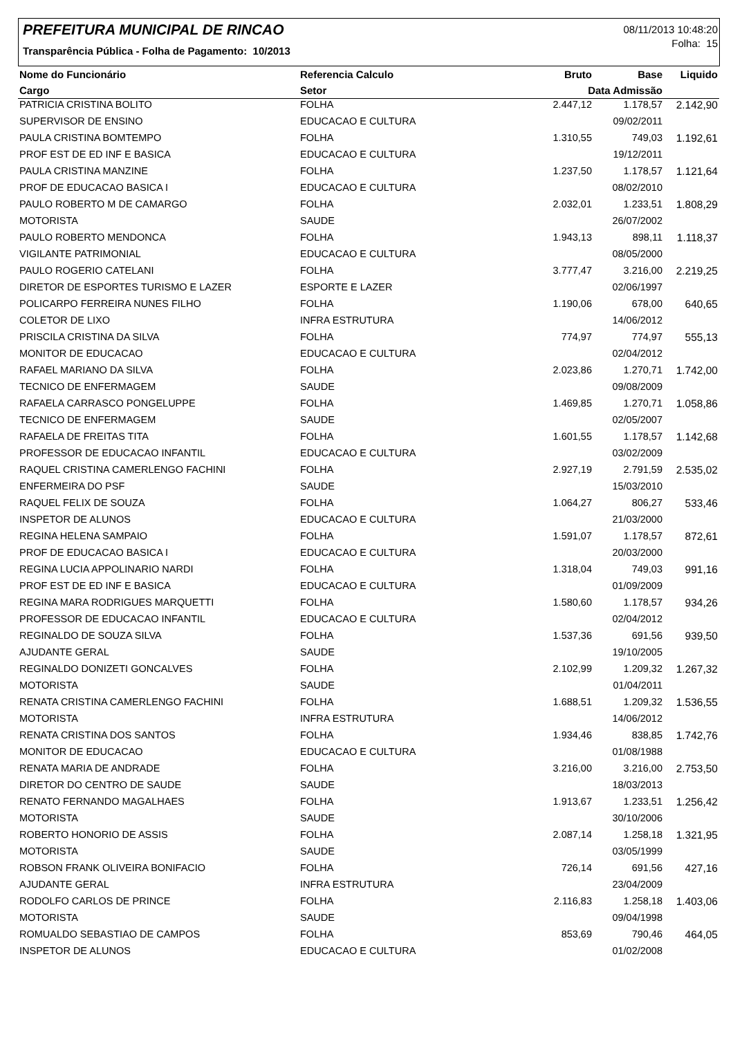PREFEITURA MUNICIPAL DE RINCAO
Transparência Pública - Folha de Pagamento: 10/2013
08/11/2013 10:48:20
Folha: 15
| Nome do Funcionário | Referencia Calculo | Bruto | Base | Liquido |
| --- | --- | --- | --- | --- |
| Cargo | Setor | Data Admissão | | |
| PATRICIA CRISTINA BOLITO | FOLHA | 2.447,12 | 1.178,57 | 2.142,90 |
| SUPERVISOR DE ENSINO | EDUCACAO E CULTURA | | 09/02/2011 | |
| PAULA CRISTINA BOMTEMPO | FOLHA | 1.310,55 | 749,03 | 1.192,61 |
| PROF EST DE ED INF E BASICA | EDUCACAO E CULTURA | | 19/12/2011 | |
| PAULA CRISTINA MANZINE | FOLHA | 1.237,50 | 1.178,57 | 1.121,64 |
| PROF DE EDUCACAO BASICA I | EDUCACAO E CULTURA | | 08/02/2010 | |
| PAULO ROBERTO M DE CAMARGO | FOLHA | 2.032,01 | 1.233,51 | 1.808,29 |
| MOTORISTA | SAUDE | | 26/07/2002 | |
| PAULO ROBERTO MENDONCA | FOLHA | 1.943,13 | 898,11 | 1.118,37 |
| VIGILANTE PATRIMONIAL | EDUCACAO E CULTURA | | 08/05/2000 | |
| PAULO ROGERIO CATELANI | FOLHA | 3.777,47 | 3.216,00 | 2.219,25 |
| DIRETOR DE ESPORTES TURISMO E LAZER | ESPORTE E LAZER | | 02/06/1997 | |
| POLICARPO FERREIRA NUNES FILHO | FOLHA | 1.190,06 | 678,00 | 640,65 |
| COLETOR DE LIXO | INFRA ESTRUTURA | | 14/06/2012 | |
| PRISCILA CRISTINA DA SILVA | FOLHA | 774,97 | 774,97 | 555,13 |
| MONITOR DE EDUCACAO | EDUCACAO E CULTURA | | 02/04/2012 | |
| RAFAEL MARIANO DA SILVA | FOLHA | 2.023,86 | 1.270,71 | 1.742,00 |
| TECNICO DE ENFERMAGEM | SAUDE | | 09/08/2009 | |
| RAFAELA CARRASCO PONGELUPPE | FOLHA | 1.469,85 | 1.270,71 | 1.058,86 |
| TECNICO DE ENFERMAGEM | SAUDE | | 02/05/2007 | |
| RAFAELA DE FREITAS TITA | FOLHA | 1.601,55 | 1.178,57 | 1.142,68 |
| PROFESSOR DE EDUCACAO INFANTIL | EDUCACAO E CULTURA | | 03/02/2009 | |
| RAQUEL CRISTINA CAMERLENGO FACHINI | FOLHA | 2.927,19 | 2.791,59 | 2.535,02 |
| ENFERMEIRA DO PSF | SAUDE | | 15/03/2010 | |
| RAQUEL FELIX DE SOUZA | FOLHA | 1.064,27 | 806,27 | 533,46 |
| INSPETOR DE ALUNOS | EDUCACAO E CULTURA | | 21/03/2000 | |
| REGINA HELENA SAMPAIO | FOLHA | 1.591,07 | 1.178,57 | 872,61 |
| PROF DE EDUCACAO BASICA I | EDUCACAO E CULTURA | | 20/03/2000 | |
| REGINA LUCIA APPOLINARIO NARDI | FOLHA | 1.318,04 | 749,03 | 991,16 |
| PROF EST DE ED INF E BASICA | EDUCACAO E CULTURA | | 01/09/2009 | |
| REGINA MARA RODRIGUES MARQUETTI | FOLHA | 1.580,60 | 1.178,57 | 934,26 |
| PROFESSOR DE EDUCACAO INFANTIL | EDUCACAO E CULTURA | | 02/04/2012 | |
| REGINALDO DE SOUZA SILVA | FOLHA | 1.537,36 | 691,56 | 939,50 |
| AJUDANTE GERAL | SAUDE | | 19/10/2005 | |
| REGINALDO DONIZETI GONCALVES | FOLHA | 2.102,99 | 1.209,32 | 1.267,32 |
| MOTORISTA | SAUDE | | 01/04/2011 | |
| RENATA CRISTINA CAMERLENGO FACHINI | FOLHA | 1.688,51 | 1.209,32 | 1.536,55 |
| MOTORISTA | INFRA ESTRUTURA | | 14/06/2012 | |
| RENATA CRISTINA DOS SANTOS | FOLHA | 1.934,46 | 838,85 | 1.742,76 |
| MONITOR DE EDUCACAO | EDUCACAO E CULTURA | | 01/08/1988 | |
| RENATA MARIA DE ANDRADE | FOLHA | 3.216,00 | 3.216,00 | 2.753,50 |
| DIRETOR DO CENTRO DE SAUDE | SAUDE | | 18/03/2013 | |
| RENATO FERNANDO MAGALHAES | FOLHA | 1.913,67 | 1.233,51 | 1.256,42 |
| MOTORISTA | SAUDE | | 30/10/2006 | |
| ROBERTO HONORIO DE ASSIS | FOLHA | 2.087,14 | 1.258,18 | 1.321,95 |
| MOTORISTA | SAUDE | | 03/05/1999 | |
| ROBSON FRANK OLIVEIRA BONIFACIO | FOLHA | 726,14 | 691,56 | 427,16 |
| AJUDANTE GERAL | INFRA ESTRUTURA | | 23/04/2009 | |
| RODOLFO CARLOS DE PRINCE | FOLHA | 2.116,83 | 1.258,18 | 1.403,06 |
| MOTORISTA | SAUDE | | 09/04/1998 | |
| ROMUALDO SEBASTIAO DE CAMPOS | FOLHA | 853,69 | 790,46 | 464,05 |
| INSPETOR DE ALUNOS | EDUCACAO E CULTURA | | 01/02/2008 | |